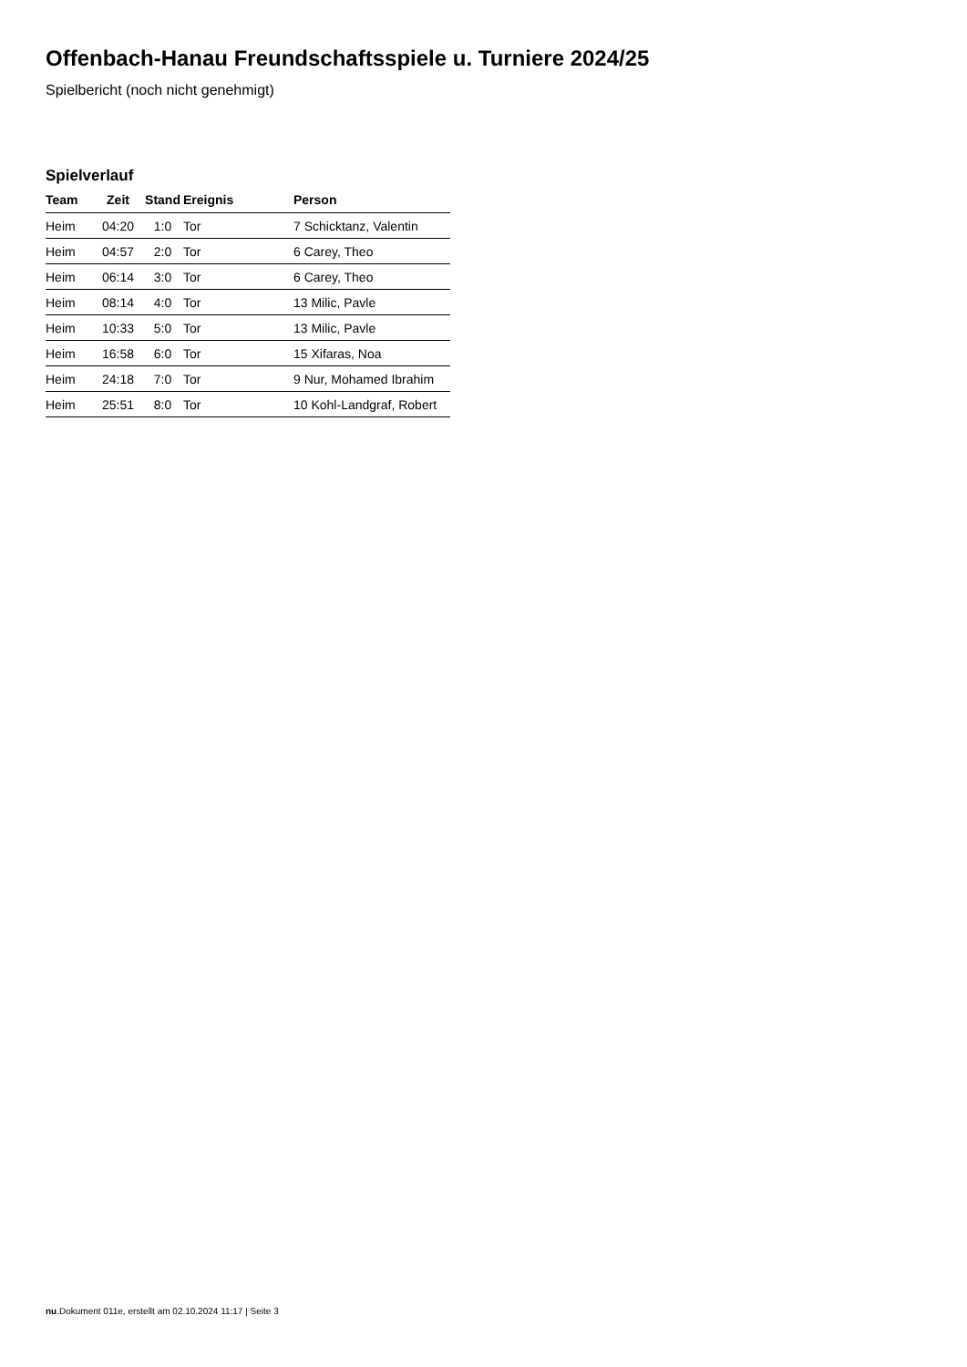Offenbach-Hanau Freundschaftsspiele u. Turniere 2024/25
Spielbericht (noch nicht genehmigt)
Spielverlauf
| Team | Zeit | Stand | Ereignis | Person |
| --- | --- | --- | --- | --- |
| Heim | 04:20 | 1:0 | Tor | 7 Schicktanz, Valentin |
| Heim | 04:57 | 2:0 | Tor | 6 Carey, Theo |
| Heim | 06:14 | 3:0 | Tor | 6 Carey, Theo |
| Heim | 08:14 | 4:0 | Tor | 13 Milic, Pavle |
| Heim | 10:33 | 5:0 | Tor | 13 Milic, Pavle |
| Heim | 16:58 | 6:0 | Tor | 15 Xifaras, Noa |
| Heim | 24:18 | 7:0 | Tor | 9 Nur, Mohamed Ibrahim |
| Heim | 25:51 | 8:0 | Tor | 10 Kohl-Landgraf, Robert |
nu.Dokument 011e, erstellt am 02.10.2024 11:17 | Seite 3